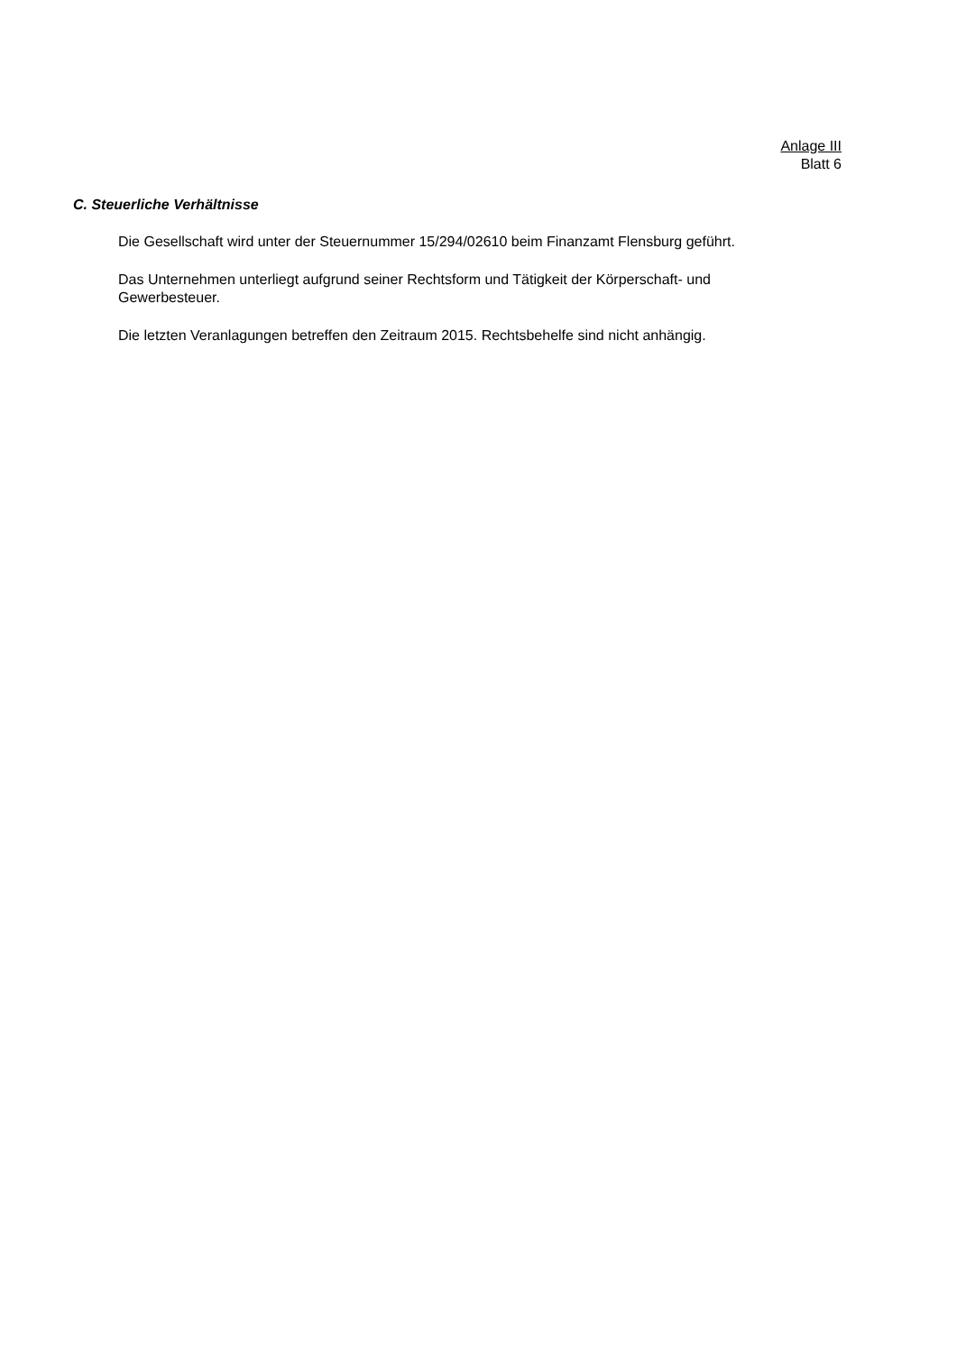Anlage III
Blatt 6
C. Steuerliche Verhältnisse
Die Gesellschaft wird unter der Steuernummer 15/294/02610 beim Finanzamt Flensburg geführt.
Das Unternehmen unterliegt aufgrund seiner Rechtsform und Tätigkeit der Körperschaft- und Gewerbesteuer.
Die letzten Veranlagungen betreffen den Zeitraum 2015. Rechtsbehelfe sind nicht anhängig.